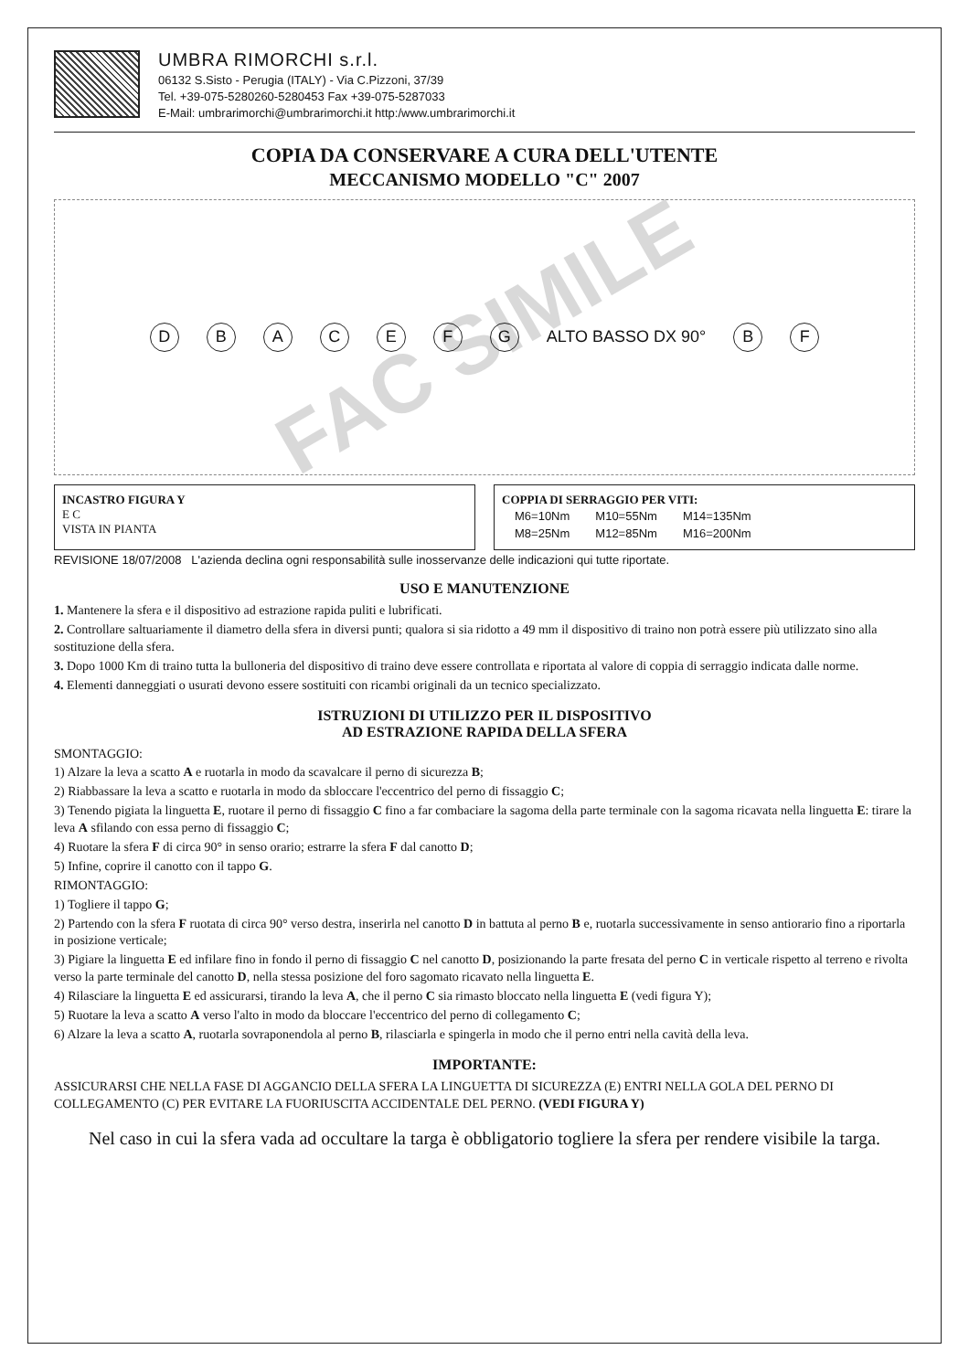UMBRA RIMORCHI s.r.l.
06132 S.Sisto - Perugia (ITALY) - Via C.Pizzoni, 37/39
Tel. +39-075-5280260-5280453 Fax +39-075-5287033
E-Mail: umbrarimorchi@umbrarimorchi.it http:/www.umbrarimorchi.it
COPIA DA CONSERVARE A CURA DELL'UTENTE
MECCANISMO MODELLO "C" 2007
D B A C E F G ALTO BASSO DX 90° B F
FAC SIMILE
INCASTRO FIGURA Y
E C
VISTA IN PIANTA
COPPIA DI SERRAGGIO PER VITI:
| M6=10Nm | M10=55Nm | M14=135Nm |
| M8=25Nm | M12=85Nm | M16=200Nm |
REVISIONE 18/07/2008 L'azienda declina ogni responsabilità sulle inosservanze delle indicazioni qui tutte riportate.
USO E MANUTENZIONE
1. Mantenere la sfera e il dispositivo ad estrazione rapida puliti e lubrificati.
2. Controllare saltuariamente il diametro della sfera in diversi punti; qualora si sia ridotto a 49 mm il dispositivo di traino non potrà essere più utilizzato sino alla sostituzione della sfera.
3. Dopo 1000 Km di traino tutta la bulloneria del dispositivo di traino deve essere controllata e riportata al valore di coppia di serraggio indicata dalle norme.
4. Elementi danneggiati o usurati devono essere sostituiti con ricambi originali da un tecnico specializzato.
ISTRUZIONI DI UTILIZZO PER IL DISPOSITIVO
AD ESTRAZIONE RAPIDA DELLA SFERA
SMONTAGGIO:
1) Alzare la leva a scatto A e ruotarla in modo da scavalcare il perno di sicurezza B;
2) Riabbassare la leva a scatto e ruotarla in modo da sbloccare l'eccentrico del perno di fissaggio C;
3) Tenendo pigiata la linguetta E, ruotare il perno di fissaggio C fino a far combaciare la sagoma della parte terminale con la sagoma ricavata nella linguetta E: tirare la leva A sfilando con essa perno di fissaggio C;
4) Ruotare la sfera F di circa 90° in senso orario; estrarre la sfera F dal canotto D;
5) Infine, coprire il canotto con il tappo G.
RIMONTAGGIO:
1) Togliere il tappo G;
2) Partendo con la sfera F ruotata di circa 90° verso destra, inserirla nel canotto D in battuta al perno B e, ruotarla successivamente in senso antiorario fino a riportarla in posizione verticale;
3) Pigiare la linguetta E ed infilare fino in fondo il perno di fissaggio C nel canotto D, posizionando la parte fresata del perno C in verticale rispetto al terreno e rivolta verso la parte terminale del canotto D, nella stessa posizione del foro sagomato ricavato nella linguetta E.
4) Rilasciare la linguetta E ed assicurarsi, tirando la leva A, che il perno C sia rimasto bloccato nella linguetta E (vedi figura Y);
5) Ruotare la leva a scatto A verso l'alto in modo da bloccare l'eccentrico del perno di collegamento C;
6) Alzare la leva a scatto A, ruotarla sovraponendola al perno B, rilasciarla e spingerla in modo che il perno entri nella cavità della leva.
IMPORTANTE:
ASSICURARSI CHE NELLA FASE DI AGGANCIO DELLA SFERA LA LINGUETTA DI SICUREZZA (E) ENTRI NELLA GOLA DEL PERNO DI COLLEGAMENTO (C) PER EVITARE LA FUORIUSCITA ACCIDENTALE DEL PERNO. (VEDI FIGURA Y)
Nel caso in cui la sfera vada ad occultare la targa è obbligatorio togliere la sfera per rendere visibile la targa.